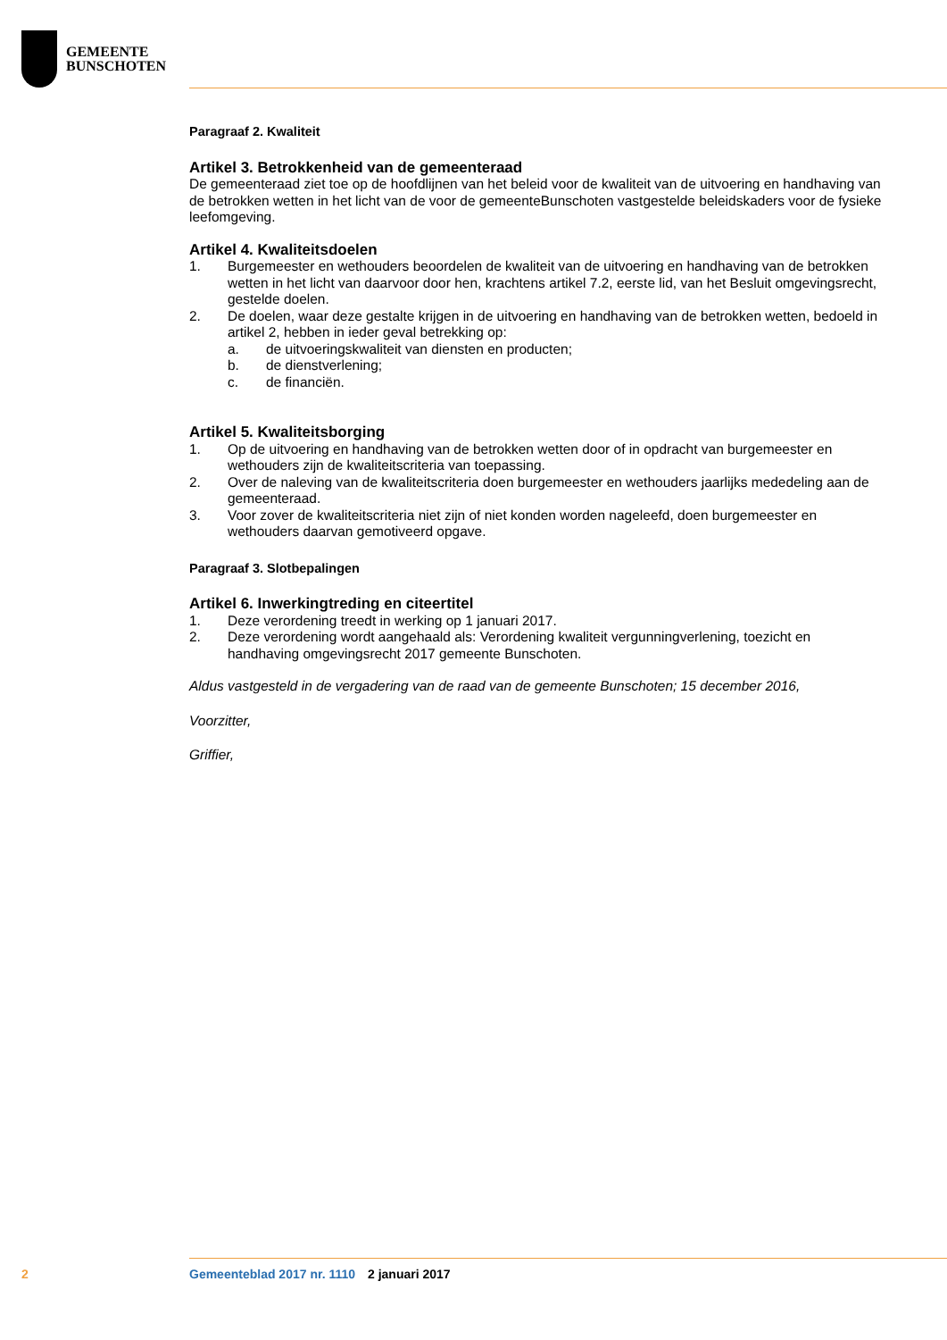GEMEENTE
BUNSCHOTEN
Paragraaf 2. Kwaliteit
Artikel 3. Betrokkenheid van de gemeenteraad
De gemeenteraad ziet toe op de hoofdlijnen van het beleid voor de kwaliteit van de uitvoering en handhaving van de betrokken wetten in het licht van de voor de gemeenteBunschoten vastgestelde beleidskaders voor de fysieke leefomgeving.
Artikel 4. Kwaliteitsdoelen
1. Burgemeester en wethouders beoordelen de kwaliteit van de uitvoering en handhaving van de betrokken wetten in het licht van daarvoor door hen, krachtens artikel 7.2, eerste lid, van het Besluit omgevingsrecht, gestelde doelen.
2. De doelen, waar deze gestalte krijgen in de uitvoering en handhaving van de betrokken wetten, bedoeld in artikel 2, hebben in ieder geval betrekking op:
a. de uitvoeringskwaliteit van diensten en producten;
b. de dienstverlening;
c. de financiën.
Artikel 5. Kwaliteitsborging
1. Op de uitvoering en handhaving van de betrokken wetten door of in opdracht van burgemeester en wethouders zijn de kwaliteitscriteria van toepassing.
2. Over de naleving van de kwaliteitscriteria doen burgemeester en wethouders jaarlijks mededeling aan de gemeenteraad.
3. Voor zover de kwaliteitscriteria niet zijn of niet konden worden nageleefd, doen burgemeester en wethouders daarvan gemotiveerd opgave.
Paragraaf 3. Slotbepalingen
Artikel 6. Inwerkingtreding en citeertitel
1. Deze verordening treedt in werking op 1 januari 2017.
2. Deze verordening wordt aangehaald als: Verordening kwaliteit vergunningverlening, toezicht en handhaving omgevingsrecht 2017 gemeente Bunschoten.
Aldus vastgesteld in de vergadering van de raad van de gemeente Bunschoten; 15 december 2016,
Voorzitter,
Griffier,
2 Gemeenteblad 2017 nr. 1110 2 januari 2017